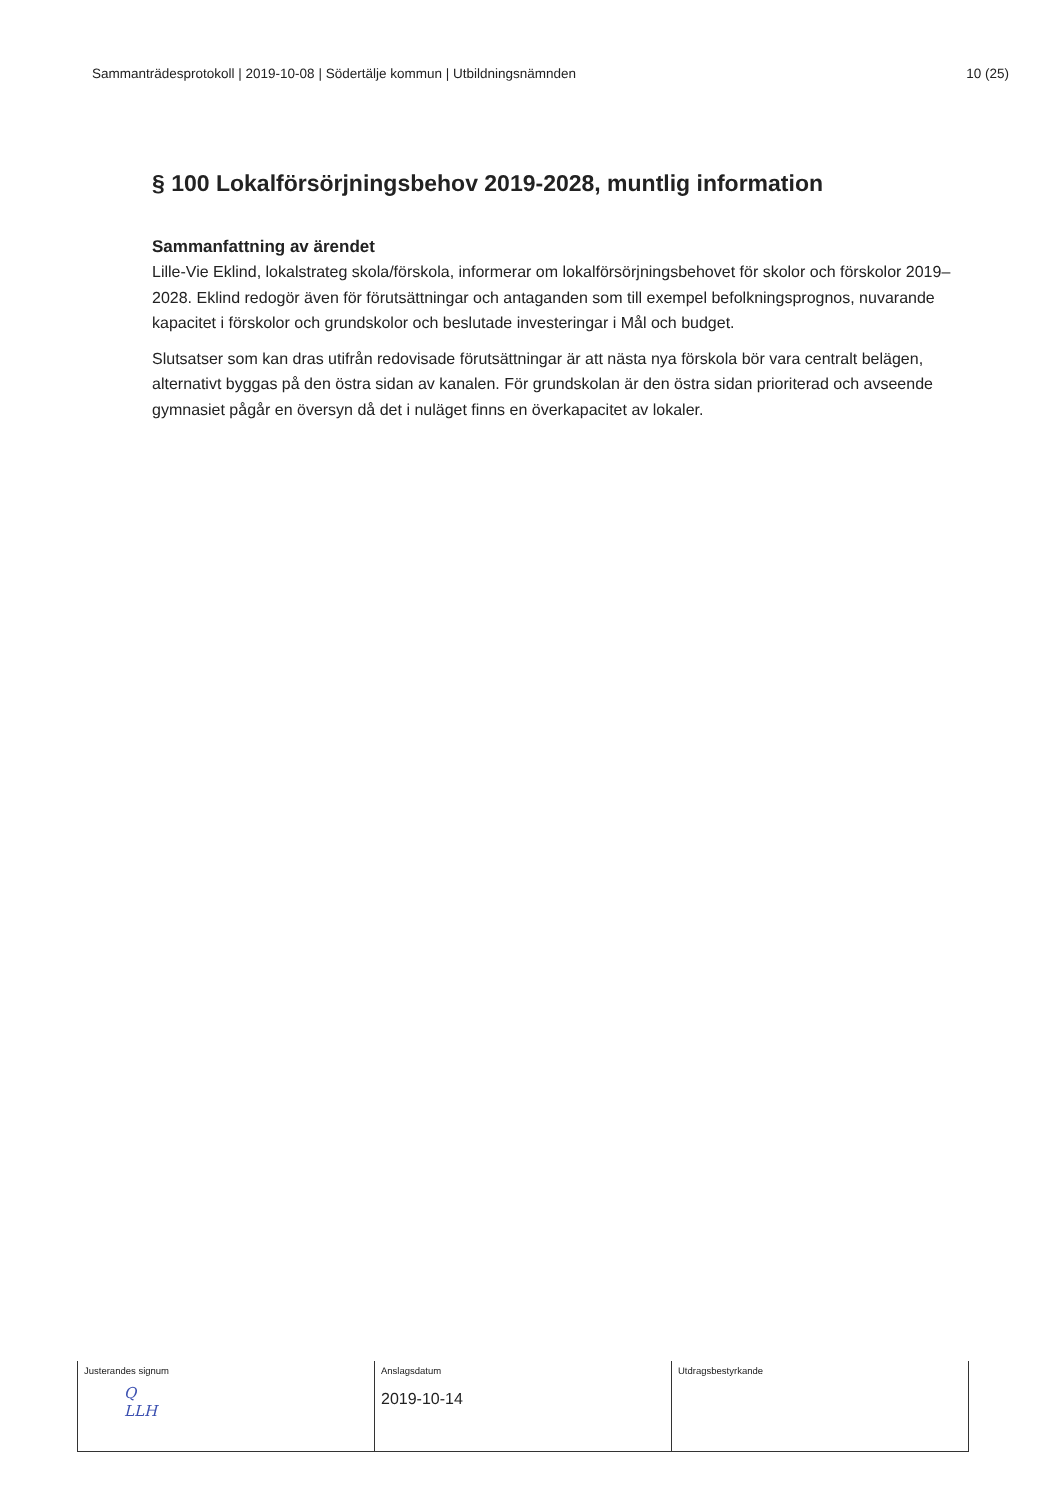Sammanträdesprotokoll | 2019-10-08 | Södertälje kommun | Utbildningsnämnden 10 (25)
§ 100 Lokalförsörjningsbehov 2019-2028, muntlig information
Sammanfattning av ärendet
Lille-Vie Eklind, lokalstrateg skola/förskola, informerar om lokalförsörjningsbehovet för skolor och förskolor 2019–2028. Eklind redogör även för förutsättningar och antaganden som till exempel befolkningsprognos, nuvarande kapacitet i förskolor och grundskolor och beslutade investeringar i Mål och budget.
Slutsatser som kan dras utifrån redovisade förutsättningar är att nästa nya förskola bör vara centralt belägen, alternativt byggas på den östra sidan av kanalen. För grundskolan är den östra sidan prioriterad och avseende gymnasiet pågår en översyn då det i nuläget finns en överkapacitet av lokaler.
| Justerandes signum Q LLH | Anslagsdatum 2019-10-14 | Utdragsbestyrkande |